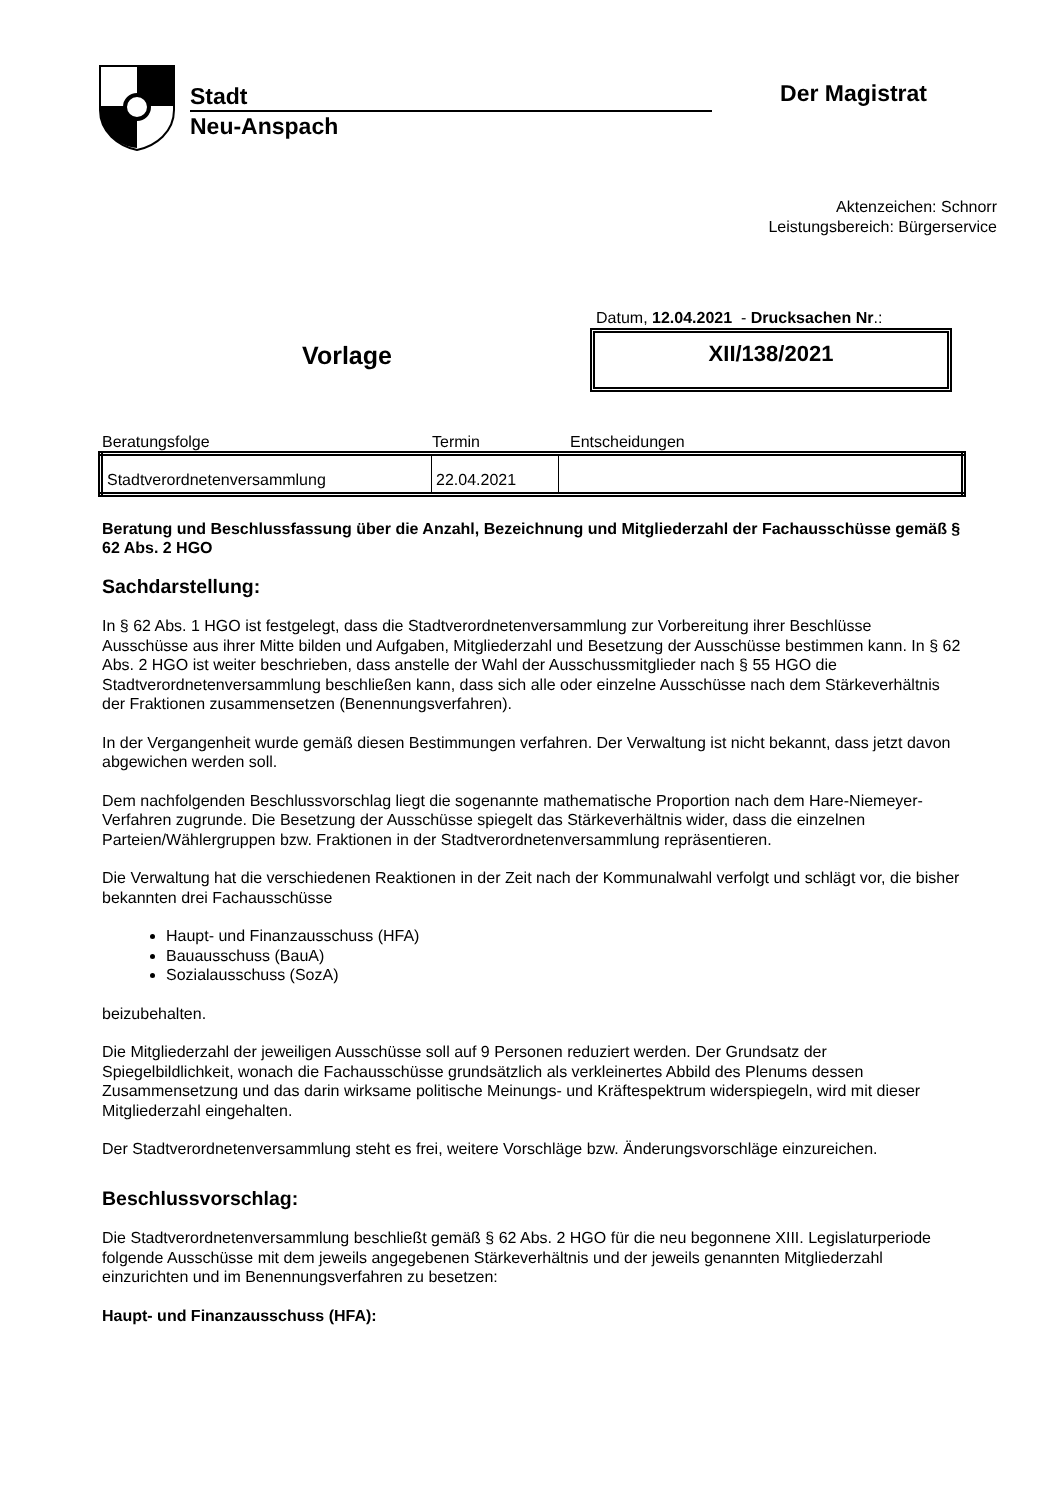Stadt
Neu-Anspach
Der Magistrat
Aktenzeichen: Schnorr
Leistungsbereich: Bürgerservice
Vorlage
Datum, 12.04.2021 - Drucksachen Nr.:
XII/138/2021
Beratungsfolge Termin Entscheidungen
| Stadtverordnetenversammlung | 22.04.2021 | |
Beratung und Beschlussfassung über die Anzahl, Bezeichnung und Mitgliederzahl der Fachausschüsse gemäß § 62 Abs. 2 HGO
Sachdarstellung:
In § 62 Abs. 1 HGO ist festgelegt, dass die Stadtverordnetenversammlung zur Vorbereitung ihrer Beschlüsse Ausschüsse aus ihrer Mitte bilden und Aufgaben, Mitgliederzahl und Besetzung der Ausschüsse bestimmen kann. In § 62 Abs. 2 HGO ist weiter beschrieben, dass anstelle der Wahl der Ausschussmitglieder nach § 55 HGO die Stadtverordnetenversammlung beschließen kann, dass sich alle oder einzelne Ausschüsse nach dem Stärkeverhältnis der Fraktionen zusammensetzen (Benennungsverfahren).
In der Vergangenheit wurde gemäß diesen Bestimmungen verfahren. Der Verwaltung ist nicht bekannt, dass jetzt davon abgewichen werden soll.
Dem nachfolgenden Beschlussvorschlag liegt die sogenannte mathematische Proportion nach dem Hare-Niemeyer-Verfahren zugrunde. Die Besetzung der Ausschüsse spiegelt das Stärkeverhältnis wider, dass die einzelnen Parteien/Wählergruppen bzw. Fraktionen in der Stadtverordnetenversammlung repräsentieren.
Die Verwaltung hat die verschiedenen Reaktionen in der Zeit nach der Kommunalwahl verfolgt und schlägt vor, die bisher bekannten drei Fachausschüsse
Haupt- und Finanzausschuss (HFA)
Bauausschuss (BauA)
Sozialausschuss (SozA)
beizubehalten.
Die Mitgliederzahl der jeweiligen Ausschüsse soll auf 9 Personen reduziert werden. Der Grundsatz der Spiegelbildlichkeit, wonach die Fachausschüsse grundsätzlich als verkleinertes Abbild des Plenums dessen Zusammensetzung und das darin wirksame politische Meinungs- und Kräftespektrum widerspiegeln, wird mit dieser Mitgliederzahl eingehalten.
Der Stadtverordnetenversammlung steht es frei, weitere Vorschläge bzw. Änderungsvorschläge einzureichen.
Beschlussvorschlag:
Die Stadtverordnetenversammlung beschließt gemäß § 62 Abs. 2 HGO für die neu begonnene XIII. Legislaturperiode folgende Ausschüsse mit dem jeweils angegebenen Stärkeverhältnis und der jeweils genannten Mitgliederzahl einzurichten und im Benennungsverfahren zu besetzen:
Haupt- und Finanzausschuss (HFA):